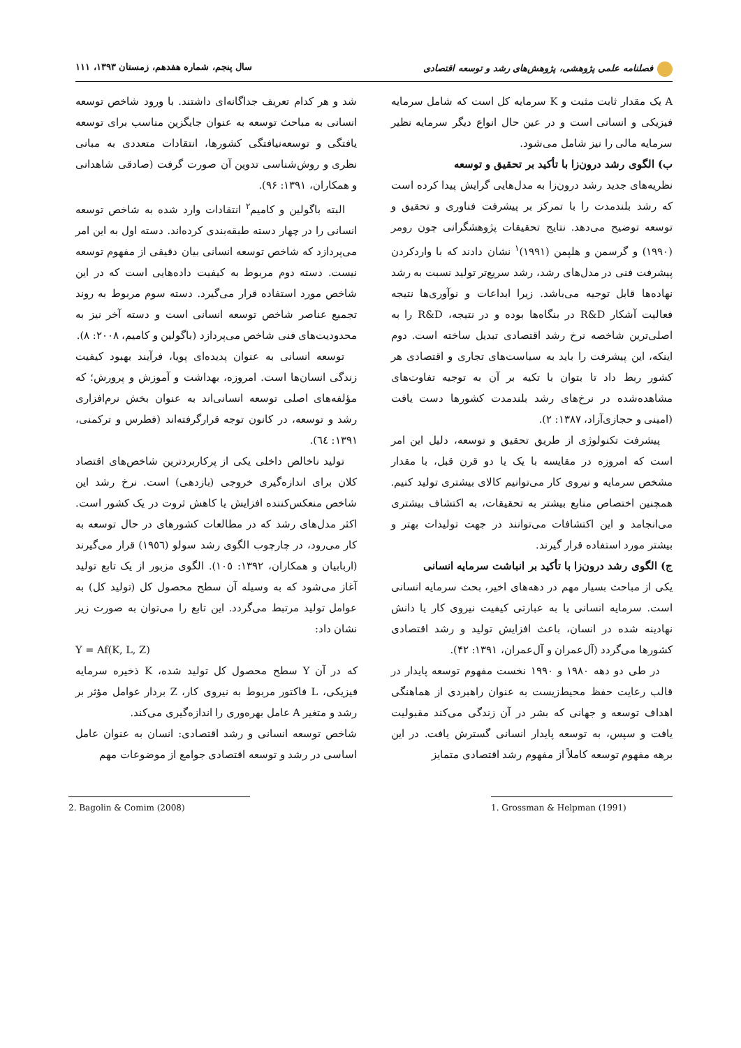فصلنامه علمی پژوهشی، پژوهش‌های رشد و توسعه اقتصادی سال پنجم، شماره هفدهم، زمستان ۱۳۹۳، ۱۱۱
A یک مقدار ثابت مثبت و K سرمایه کل است که شامل سرمایه فیزیکی و انسانی است و در عین حال انواع دیگر سرمایه نظیر سرمایه مالی را نیز شامل می‌شود.
ب) الگوی رشد درون‌زا با تأکید بر تحقیق و توسعه
نظریه‌های جدید رشد درون‌زا به مدل‌هایی گرایش پیدا کرده است که رشد بلندمدت را با تمرکز بر پیشرفت فناوری و تحقیق و توسعه توضیح می‌دهد. نتایج تحقیقات پژوهشگرانی چون رومر (۱۹۹۰) و گرسمن و هلپمن (۱۹۹۱)<sup>۱</sup> نشان دادند که با واردکردن پیشرفت فنی در مدل‌های رشد، رشد سریع‌تر تولید نسبت به رشد نهاده‌ها قابل توجیه می‌باشد. زیرا ابداعات و نوآوری‌ها نتیجه فعالیت آشکار R&D در بنگاه‌ها بوده و در نتیجه، R&D را به اصلی‌ترین شاخصه نرخ رشد اقتصادی تبدیل ساخته است. دوم اینکه، این پیشرفت را باید به سیاست‌های تجاری و اقتصادی هر کشور ربط داد تا بتوان با تکیه بر آن به توجیه تفاوت‌های مشاهده‌شده در نرخ‌های رشد بلندمدت کشورها دست یافت (امینی و حجازی‌آزاد، ۱۳۸۷: ۲).
پیشرفت تکنولوژی از طریق تحقیق و توسعه، دلیل این امر است که امروزه در مقایسه با یک یا دو قرن قبل، با مقدار مشخص سرمایه و نیروی کار می‌توانیم کالای بیشتری تولید کنیم. همچنین اختصاص منابع بیشتر به تحقیقات، به اکتشاف بیشتری می‌انجامد و این اکتشافات می‌توانند در جهت تولیدات بهتر و بیشتر مورد استفاده قرار گیرند.
ج) الگوی رشد درون‌زا با تأکید بر انباشت سرمایه انسانی
یکی از مباحث بسیار مهم در دهه‌های اخیر، بحث سرمایه انسانی است. سرمایه انسانی یا به عبارتی کیفیت نیروی کار یا دانش نهادینه شده در انسان، باعث افزایش تولید و رشد اقتصادی کشورها می‌گردد (آل‌عمران و آل‌عمران، ۱۳۹۱: ۴۲).
در طی دو دهه ۱۹۸۰ و ۱۹۹۰ نخست مفهوم توسعه پایدار در قالب رعایت حفظ محیط‌زیست به عنوان راهبردی از هماهنگی اهداف توسعه و جهانی که بشر در آن زندگی می‌کند مقبولیت یافت و سپس، به توسعه پایدار انسانی گسترش یافت. در این برهه مفهوم توسعه کاملاً از مفهوم رشد اقتصادی متمایز
شد و هر کدام تعریف جداگانه‌ای داشتند. با ورود شاخص توسعه انسانی به مباحث توسعه به عنوان جایگزین مناسب برای توسعه یافتگی و توسعه‌نیافتگی کشورها، انتقادات متعددی به مبانی نظری و روش‌شناسی تدوین آن صورت گرفت (صادقی شاهدانی و همکاران، ۱۳۹۱: ۹۶).
البته باگولین و کامیم<sup>۲</sup> انتقادات وارد شده به شاخص توسعه انسانی را در چهار دسته طبقه‌بندی کرده‌اند. دسته اول به این امر می‌پردازد که شاخص توسعه انسانی بیان دقیقی از مفهوم توسعه نیست. دسته دوم مربوط به کیفیت داده‌هایی است که در این شاخص مورد استفاده قرار می‌گیرد. دسته سوم مربوط به روند تجمیع عناصر شاخص توسعه انسانی است و دسته آخر نیز به محدودیت‌های فنی شاخص می‌پردازد (باگولین و کامیم، ۲۰۰۸: ۸).
توسعه انسانی به عنوان پدیده‌ای پویا، فرآیند بهبود کیفیت زندگی انسان‌ها است. امروزه، بهداشت و آموزش و پرورش؛ که مؤلفه‌های اصلی توسعه انسانی‌اند به عنوان بخش نرم‌افزاری رشد و توسعه، در کانون توجه قرارگرفته‌اند (فطرس و ترکمنی، ۱۳۹۱: ٦٤).
تولید ناخالص داخلی یکی از پرکاربردترین شاخص‌های اقتصاد کلان برای اندازه‌گیری خروجی (بازدهی) است. نرخ رشد این شاخص منعکس‌کننده افزایش یا کاهش ثروت در یک کشور است. اکثر مدل‌های رشد که در مطالعات کشورهای در حال توسعه به کار می‌رود، در چارچوب الگوی رشد سولو (۱۹٥٦) قرار می‌گیرند (اربابیان و همکاران، ۱۳۹۲: ۱۰٥). الگوی مزبور از یک تابع تولید آغاز می‌شود که به وسیله آن سطح محصول کل (تولید کل) به عوامل تولید مرتبط می‌گردد. این تابع را می‌توان به صورت زیر نشان داد:
Y = Af(K, L, Z)
که در آن Y سطح محصول کل تولید شده، K ذخیره سرمایه فیزیکی، L فاکتور مربوط به نیروی کار، Z بردار عوامل مؤثر بر رشد و متغیر A عامل بهره‌وری را اندازه‌گیری می‌کند.
شاخص توسعه انسانی و رشد اقتصادی: انسان به عنوان عامل اساسی در رشد و توسعه اقتصادی جوامع از موضوعات مهم
1. Grossman & Helpman (1991) 2. Bagolin & Comim (2008)